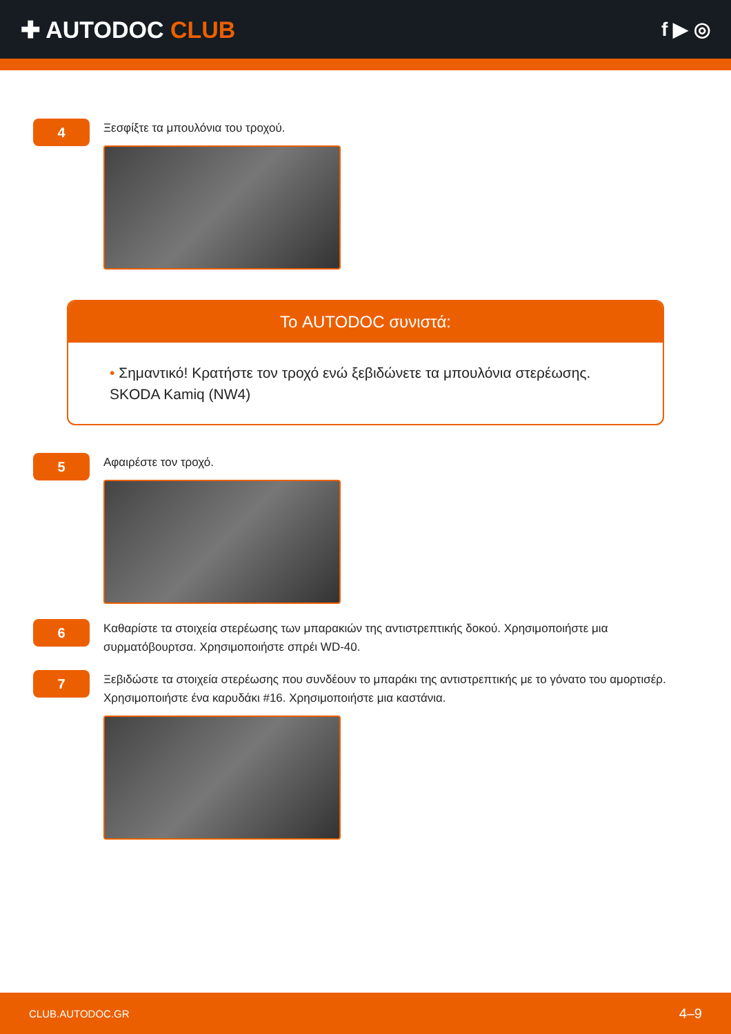✚ AUTODOC CLUB
f ▶ ◎
4
Ξεσφίξτε τα μπουλόνια του τροχού.
Το AUTODOC συνιστά:
• Σημαντικό! Κρατήστε τον τροχό ενώ ξεβιδώνετε τα μπουλόνια στερέωσης. SKODA Kamiq (NW4)
5
Αφαιρέστε τον τροχό.
6
Καθαρίστε τα στοιχεία στερέωσης των μπαρακιών της αντιστρεπτικής δοκού. Χρησιμοποιήστε μια συρματόβουρτσα. Χρησιμοποιήστε σπρέι WD-40.
7
Ξεβιδώστε τα στοιχεία στερέωσης που συνδέουν το μπαράκι της αντιστρεπτικής με το γόνατο του αμορτισέρ. Χρησιμοποιήστε ένα καρυδάκι #16. Χρησιμοποιήστε μια καστάνια.
CLUB.AUTODOC.GR 4–9